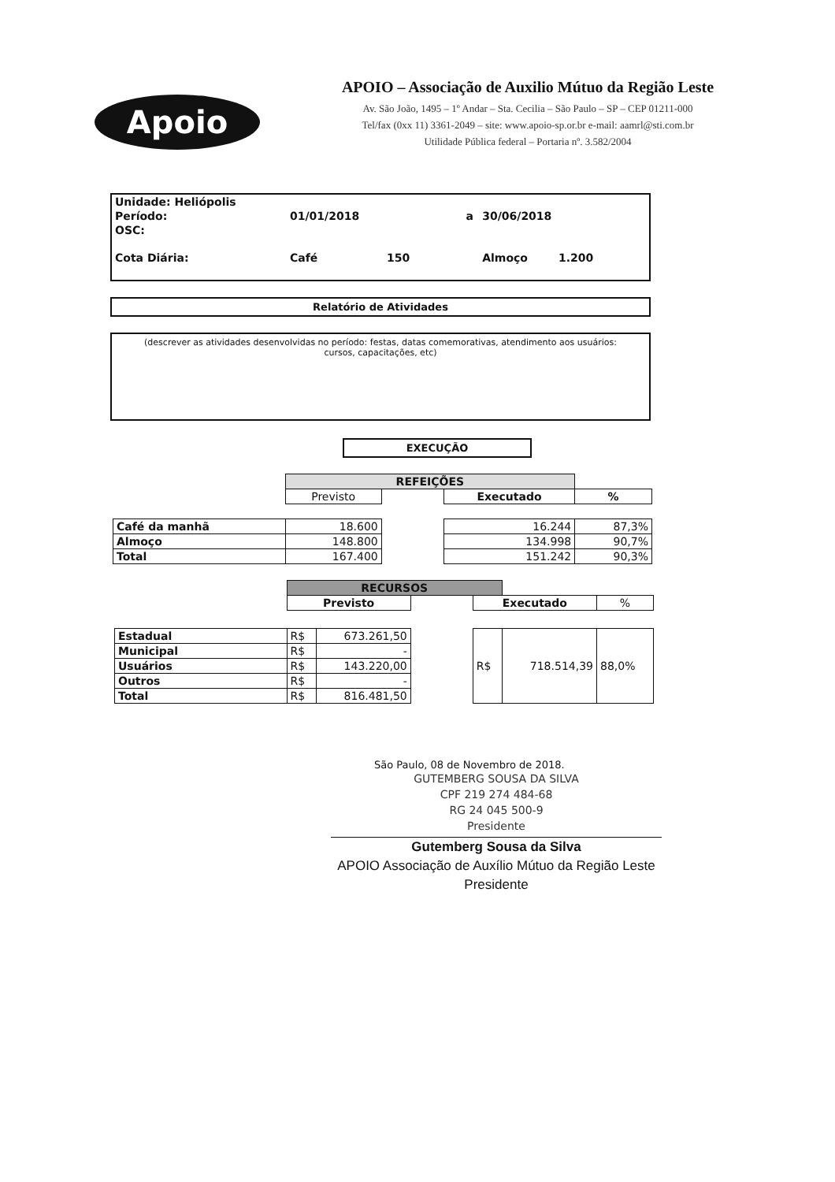Apoio
APOIO – Associação de Auxilio Mútuo da Região Leste
Av. São João, 1495 – 1º Andar – Sta. Cecilia – São Paulo – SP – CEP 01211-000
Tel/fax (0xx 11) 3361-2049 – site: www.apoio-sp.or.br e-mail: aamrl@sti.com.br
Utilidade Pública federal – Portaria nº. 3.582/2004
| Unidade: Heliópolis | | | | |
| Período: | 01/01/2018 | a | 30/06/2018 | |
| OSC: | | | | |
| Cota Diária: | Café 150 | | Almoço 1.200 | |
Relatório de Atividades
(descrever as atividades desenvolvidas no período: festas, datas comemorativas, atendimento aos usuários: cursos, capacitações, etc)
EXECUÇÃO
| | REFEIÇÕES | | | |
| | Previsto | | Executado | % |
| Café da manhã | 18.600 | | 16.244 | 87,3% |
| Almoço | 148.800 | | 134.998 | 90,7% |
| Total | 167.400 | | 151.242 | 90,3% |
| | RECURSOS | | | | | |
| | Previsto | | | Executado | | % |
| Estadual | R$ | 673.261,50 | | R$ | 718.514,39 | 88,0% |
| Municipal | R$ | - | | | | |
| Usuários | R$ | 143.220,00 | | | | |
| Outros | R$ | - | | | | |
| Total | R$ | 816.481,50 | | | | |
São Paulo, 08 de Novembro de 2018.
GUTEMBERG SOUSA DA SILVA
CPF 219 274 484-68
RG 24 045 500-9
Presidente
Gutemberg Sousa da Silva
APOIO Associação de Auxílio Mútuo da Região Leste
Presidente